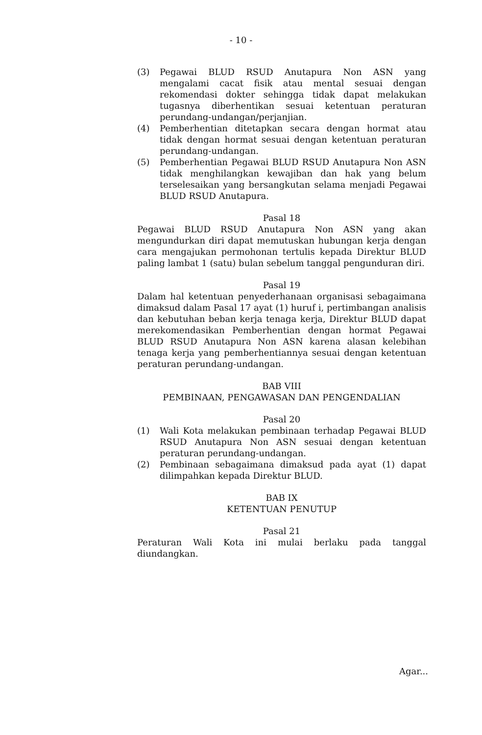- 10 -
(3) Pegawai BLUD RSUD Anutapura Non ASN yang mengalami cacat fisik atau mental sesuai dengan rekomendasi dokter sehingga tidak dapat melakukan tugasnya diberhentikan sesuai ketentuan peraturan perundang-undangan/perjanjian.
(4) Pemberhentian ditetapkan secara dengan hormat atau tidak dengan hormat sesuai dengan ketentuan peraturan perundang-undangan.
(5) Pemberhentian Pegawai BLUD RSUD Anutapura Non ASN tidak menghilangkan kewajiban dan hak yang belum terselesaikan yang bersangkutan selama menjadi Pegawai BLUD RSUD Anutapura.
Pasal 18
Pegawai BLUD RSUD Anutapura Non ASN yang akan mengundurkan diri dapat memutuskan hubungan kerja dengan cara mengajukan permohonan tertulis kepada Direktur BLUD paling lambat 1 (satu) bulan sebelum tanggal pengunduran diri.
Pasal 19
Dalam hal ketentuan penyederhanaan organisasi sebagaimana dimaksud dalam Pasal 17 ayat (1) huruf i, pertimbangan analisis dan kebutuhan beban kerja tenaga kerja, Direktur BLUD dapat merekomendasikan Pemberhentian dengan hormat Pegawai BLUD RSUD Anutapura Non ASN karena alasan kelebihan tenaga kerja yang pemberhentiannya sesuai dengan ketentuan peraturan perundang-undangan.
BAB VIII
PEMBINAAN, PENGAWASAN DAN PENGENDALIAN
Pasal 20
(1) Wali Kota melakukan pembinaan terhadap Pegawai BLUD RSUD Anutapura Non ASN sesuai dengan ketentuan peraturan perundang-undangan.
(2) Pembinaan sebagaimana dimaksud pada ayat (1) dapat dilimpahkan kepada Direktur BLUD.
BAB IX
KETENTUAN PENUTUP
Pasal 21
Peraturan Wali Kota ini mulai berlaku pada tanggal diundangkan.
Agar...